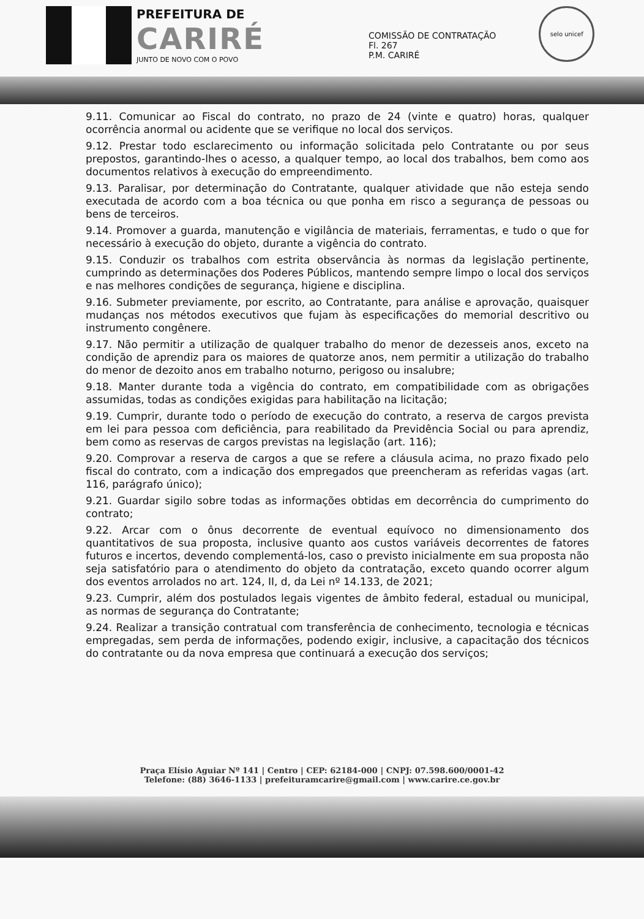PREFEITURA DE
CARIRÉ
JUNTO DE NOVO COM O POVO
COMISSÃO DE CONTRATAÇÃO
Fl. 267
P.M. CARIRÉ
selo unicef
9.11. Comunicar ao Fiscal do contrato, no prazo de 24 (vinte e quatro) horas, qualquer ocorrência anormal ou acidente que se verifique no local dos serviços.
9.12. Prestar todo esclarecimento ou informação solicitada pelo Contratante ou por seus prepostos, garantindo-lhes o acesso, a qualquer tempo, ao local dos trabalhos, bem como aos documentos relativos à execução do empreendimento.
9.13. Paralisar, por determinação do Contratante, qualquer atividade que não esteja sendo executada de acordo com a boa técnica ou que ponha em risco a segurança de pessoas ou bens de terceiros.
9.14. Promover a guarda, manutenção e vigilância de materiais, ferramentas, e tudo o que for necessário à execução do objeto, durante a vigência do contrato.
9.15. Conduzir os trabalhos com estrita observância às normas da legislação pertinente, cumprindo as determinações dos Poderes Públicos, mantendo sempre limpo o local dos serviços e nas melhores condições de segurança, higiene e disciplina.
9.16. Submeter previamente, por escrito, ao Contratante, para análise e aprovação, quaisquer mudanças nos métodos executivos que fujam às especificações do memorial descritivo ou instrumento congênere.
9.17. Não permitir a utilização de qualquer trabalho do menor de dezesseis anos, exceto na condição de aprendiz para os maiores de quatorze anos, nem permitir a utilização do trabalho do menor de dezoito anos em trabalho noturno, perigoso ou insalubre;
9.18. Manter durante toda a vigência do contrato, em compatibilidade com as obrigações assumidas, todas as condições exigidas para habilitação na licitação;
9.19. Cumprir, durante todo o período de execução do contrato, a reserva de cargos prevista em lei para pessoa com deficiência, para reabilitado da Previdência Social ou para aprendiz, bem como as reservas de cargos previstas na legislação (art. 116);
9.20. Comprovar a reserva de cargos a que se refere a cláusula acima, no prazo fixado pelo fiscal do contrato, com a indicação dos empregados que preencheram as referidas vagas (art. 116, parágrafo único);
9.21. Guardar sigilo sobre todas as informações obtidas em decorrência do cumprimento do contrato;
9.22. Arcar com o ônus decorrente de eventual equívoco no dimensionamento dos quantitativos de sua proposta, inclusive quanto aos custos variáveis decorrentes de fatores futuros e incertos, devendo complementá-los, caso o previsto inicialmente em sua proposta não seja satisfatório para o atendimento do objeto da contratação, exceto quando ocorrer algum dos eventos arrolados no art. 124, II, d, da Lei nº 14.133, de 2021;
9.23. Cumprir, além dos postulados legais vigentes de âmbito federal, estadual ou municipal, as normas de segurança do Contratante;
9.24. Realizar a transição contratual com transferência de conhecimento, tecnologia e técnicas empregadas, sem perda de informações, podendo exigir, inclusive, a capacitação dos técnicos do contratante ou da nova empresa que continuará a execução dos serviços;
Praça Elísio Aguiar Nº 141 | Centro | CEP: 62184-000 | CNPJ: 07.598.600/0001-42
Telefone: (88) 3646-1133 | prefeituramcarire@gmail.com | www.carire.ce.gov.br